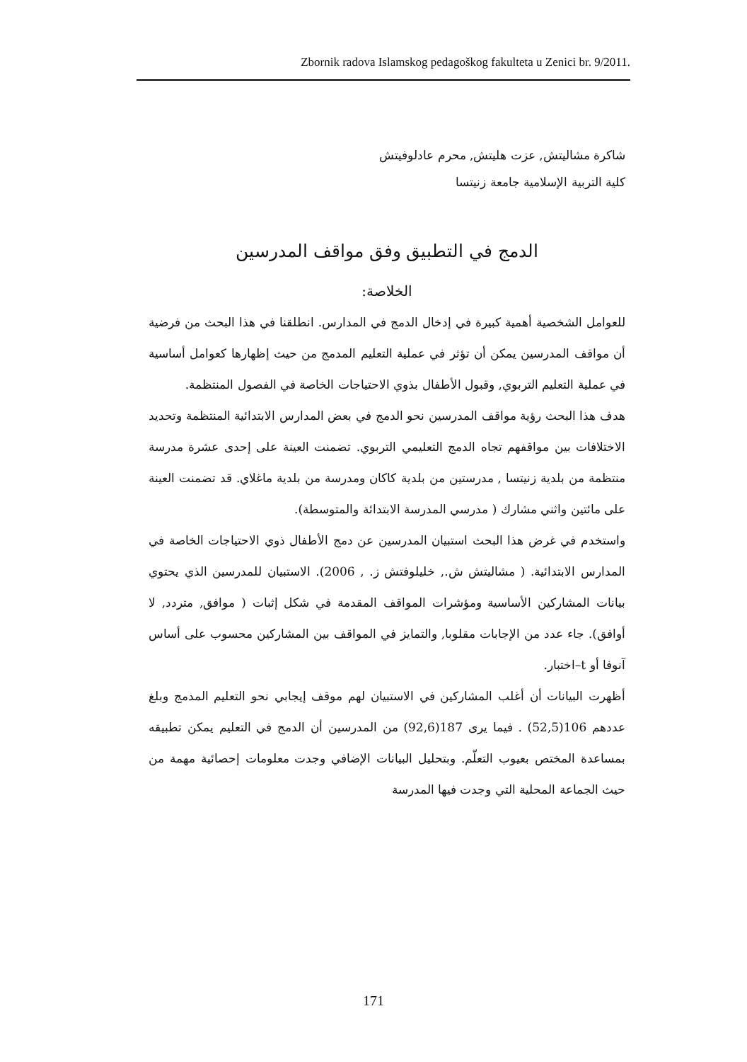Zbornik radova Islamskog pedagoškog fakulteta u Zenici br. 9/2011.
شاكرة مشاليتش, عزت هليتش, محرم عادلوفيتش
كلية التربية الإسلامية جامعة زنيتسا
الدمج في التطبيق وفق مواقف المدرسين
الخلاصة:
للعوامل الشخصية أهمية كبيرة في إدخال الدمج في المدارس. انطلقنا في هذا البحث من فرضية أن مواقف المدرسين يمكن أن تؤثر في عملية التعليم المدمج من حيث إظهارها كعوامل أساسية في عملية التعليم التربوي, وقبول الأطفال بذوي الاحتياجات الخاصة في الفصول المنتظمة.
هدف هذا البحث رؤية مواقف المدرسين نحو الدمج في بعض المدارس الابتدائية المنتظمة وتحديد الاختلافات بين مواقفهم تجاه الدمج التعليمي التربوي. تضمنت العينة على إحدى عشرة مدرسة منتظمة من بلدية زنيتسا , مدرستين من بلدية كاكان ومدرسة من بلدية ماغلاي. قد تضمنت العينة على مائتين واثني مشارك ( مدرسي المدرسة الابتدائة والمتوسطة).
واستخدم في غرض هذا البحث استبيان المدرسين عن دمج الأطفال ذوي الاحتياجات الخاصة في المدارس الابتدائية. ( مشاليتش ش., خليلوفتش ز. , 2006). الاستبيان للمدرسين الذي يحتوي بيانات المشاركين الأساسية ومؤشرات المواقف المقدمة في شكل إثبات ( موافق, متردد, لا أوافق). جاء عدد من الإجابات مقلوبا, والتمايز في المواقف بين المشاركين محسوب على أساس آنوفا أو t–اختبار.
أظهرت البيانات أن أغلب المشاركين في الاستبيان لهم موقف إيجابي نحو التعليم المدمج وبلغ عددهم 106(52,5) . فيما يرى 187(92,6) من المدرسين أن الدمج في التعليم يمكن تطبيقه بمساعدة المختص بعيوب التعلّم. وبتحليل البيانات الإضافي وجدت معلومات إحصائية مهمة من حيث الجماعة المحلية التي وجدت فيها المدرسة
171